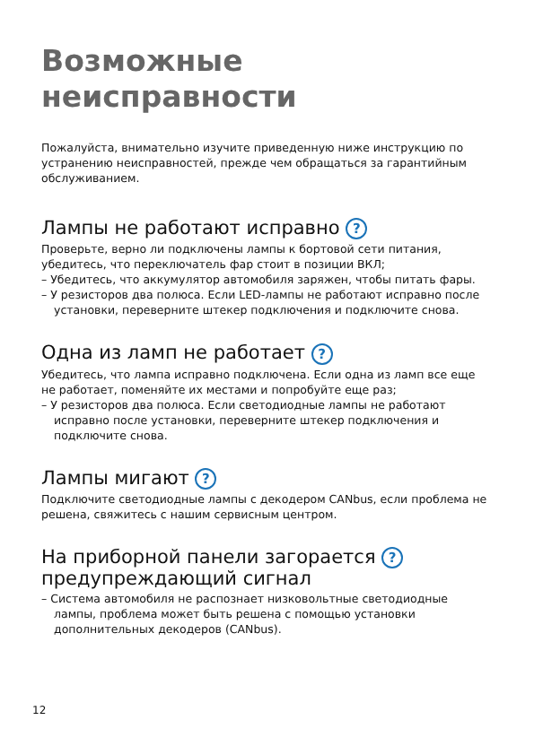Возможные неисправности
Пожалуйста, внимательно изучите приведенную ниже инструкцию по устранению неисправностей, прежде чем обращаться за гарантийным обслуживанием.
Лампы не работают исправно ?
Проверьте, верно ли подключены лампы к бортовой сети питания, убедитесь, что переключатель фар стоит в позиции ВКЛ;
– Убедитесь, что аккумулятор автомобиля заряжен, чтобы питать фары.
– У резисторов два полюса. Если LED-лампы не работают исправно после установки, переверните штекер подключения и подключите снова.
Одна из ламп не работает ?
Убедитесь, что лампа исправно подключена. Если одна из ламп все еще не работает, поменяйте их местами и попробуйте еще раз;
– У резисторов два полюса. Если светодиодные лампы не работают исправно после установки, переверните штекер подключения и подключите снова.
Лампы мигают ?
Подключите светодиодные лампы с декодером CANbus, если проблема не решена, свяжитесь с нашим сервисным центром.
На приборной панели загорается ?
предупреждающий сигнал
– Система автомобиля не распознает низковольтные светодиодные лампы, проблема может быть решена с помощью установки дополнительных декодеров (CANbus).
12